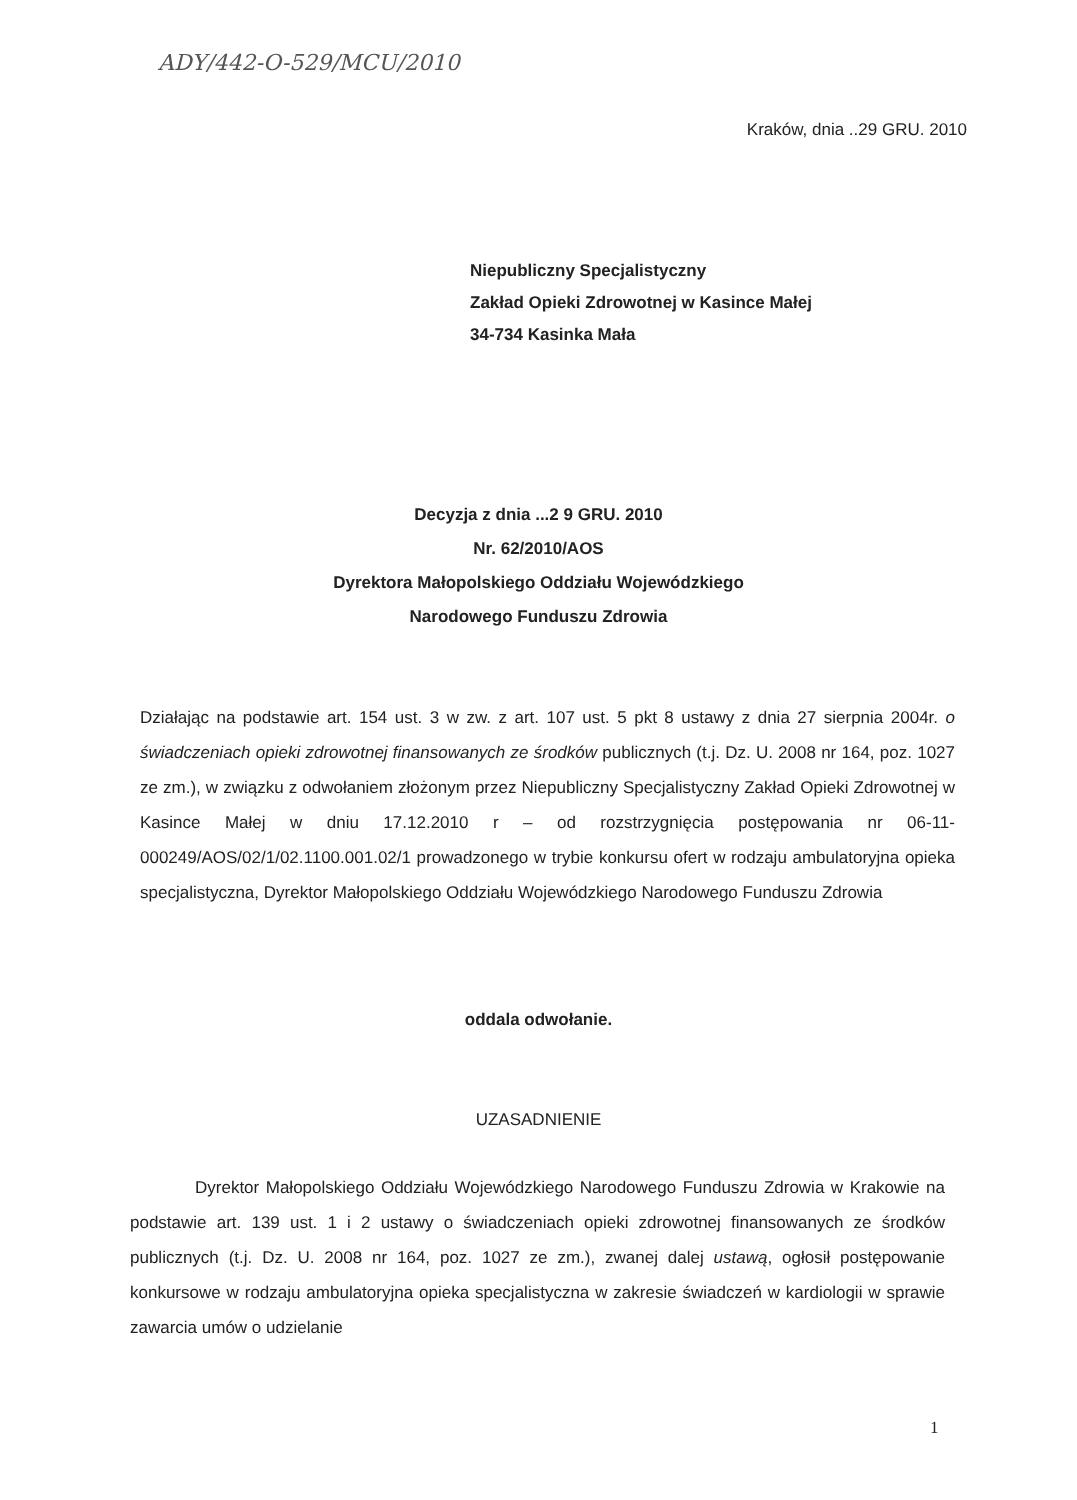ADY/442-O-529/MCU/2010
Kraków, dnia ..29 GRU. 2010
Niepubliczny Specjalistyczny
Zakład Opieki Zdrowotnej w Kasince Małej
34-734 Kasinka Mała
Decyzja z dnia ...2 9 GRU. 2010
Nr. 62/2010/AOS
Dyrektora Małopolskiego Oddziału Wojewódzkiego
Narodowego Funduszu Zdrowia
Działając na podstawie art. 154 ust. 3 w zw. z art. 107 ust. 5 pkt 8 ustawy z dnia 27 sierpnia 2004r. o świadczeniach opieki zdrowotnej finansowanych ze środków publicznych (t.j. Dz. U. 2008 nr 164, poz. 1027 ze zm.), w związku z odwołaniem złożonym przez Niepubliczny Specjalistyczny Zakład Opieki Zdrowotnej w Kasince Małej w dniu 17.12.2010 r – od rozstrzygnięcia postępowania nr 06-11-000249/AOS/02/1/02.1100.001.02/1 prowadzonego w trybie konkursu ofert w rodzaju ambulatoryjna opieka specjalistyczna, Dyrektor Małopolskiego Oddziału Wojewódzkiego Narodowego Funduszu Zdrowia
oddala odwołanie.
UZASADNIENIE
Dyrektor Małopolskiego Oddziału Wojewódzkiego Narodowego Funduszu Zdrowia w Krakowie na podstawie art. 139 ust. 1 i 2 ustawy o świadczeniach opieki zdrowotnej finansowanych ze środków publicznych (t.j. Dz. U. 2008 nr 164, poz. 1027 ze zm.), zwanej dalej ustawą, ogłosił postępowanie konkursowe w rodzaju ambulatoryjna opieka specjalistyczna w zakresie świadczeń w kardiologii w sprawie zawarcia umów o udzielanie
1